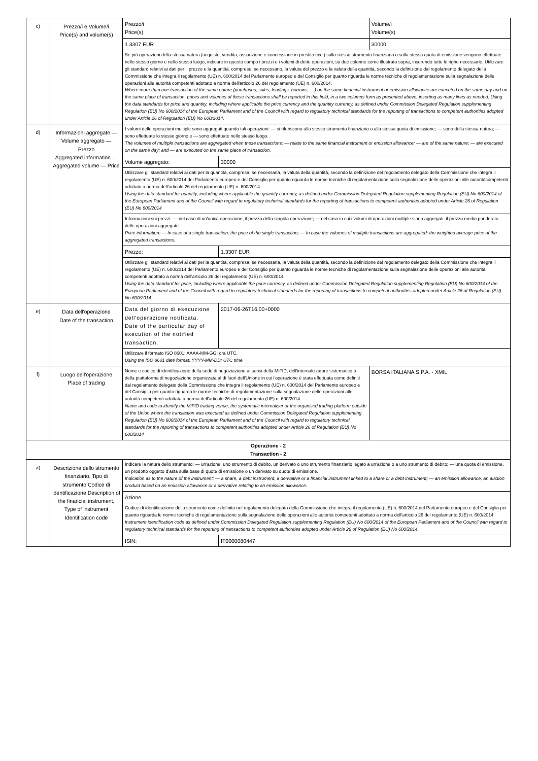| c) | Prezzo/i e Volume/i Price(s) and volume(s) | Prezzo/i Price(s) | | Volume/i Volume(s) |
| | | 1.3307 EUR | | 30000 |
| | | Se più operazioni della stessa natura (acquisto, vendita, assunzione e concessione in prestito ecc.) sullo stesso strumento finanziario o sulla stessa quota di emissione vengono effettuate nello stesso giorno e nello stesso luogo, indicare in questo campo i prezzi e i volumi di dette operazioni, su due colonne come illustrato sopra, inserendo tutte le righe necessarie. Utilizzare gli standard relativi ai dati per il prezzo e la quantità, comprese, se necessario, la valuta del prezzo e la valuta della quantità, secondo la definizione dal regolamento delegato della Commissione che integra il regolamento (UE) n. 600/2014 del Parlamento europeo e del Consiglio per quanto riguarda le norme tecniche di regolamentazione sulla segnalazione delle operazioni alle autorità competenti adottato a norma dell'articolo 26 del regolamento (UE) n. 600/2014. Where more than one transaction of the same nature (purchases, sales, lendings, borrows, …) on the same financial instrument or emission allowance are executed on the same day and on the same place of transaction, prices and volumes of these transactions shall be reported in this field, in a two columns form as presented above, inserting as many lines as needed. Using the data standards for price and quantity, including where applicable the price currency and the quantity currency, as defined under Commission Delegated Regulation supplementing Regulation (EU) No 600/2014 of the European Parliament and of the Council with regard to regulatory technical standards for the reporting of transactions to competent authorities adopted under Article 26 of Regulation (EU) No 600/2014. | | |
| d) | Informazioni aggregate — Volume aggregato — Prezzo Aggregated information — Aggregated volume — Price | I volumi delle operazioni multiple sono aggregati quando tali operazioni: — si riferiscono allo stesso strumento finanziario o alla stessa quota di emissione; — sono della stessa natura; — sono effettuate lo stesso giorno e — sono effettuate nello stesso luogo. The volumes of multiple transactions are aggregated when these transactions: — relate to the same financial instrument or emission allowance; — are of the same nature; — are executed on the same day; and — are executed on the same place of transaction. | | |
| | | Volume aggregato: | 30000 | |
| | | Utilizzare gli standard relativi ai dati per la quantità, compresa, se necessaria, la valuta della quantità, secondo la definizione del regolamento delegato della Commissione che integra il regolamento (UE) n. 600/2014 del Parlamento europeo e del Consiglio per quanto riguarda le norme tecniche di regolamentazione sulla segnalazione delle operazioni alle autoritàcompetenti adottato a norma dell'articolo 26 del regolamento (UE) n. 600/2014 Using the data standard for quantity, including where applicable the quantity currency, as defined under Commission Delegated Regulation supplementing Regulation (EU) No 600/2014 of the European Parliament and of the Council with regard to regulatory technical standards for the reporting of transactions to competent authorities adopted under Article 26 of Regulation (EU) No 600/2014 | | |
| | | Informazioni sui prezzi: — nel caso di un'unica operazione, il prezzo della singola operazione; — nel caso in cui i volumi di operazioni multiple siano aggregati: il prezzo medio ponderato delle operazioni aggregate. Price information: — In case of a single transaction, the price of the single transaction; — In case the volumes of multiple transactions are aggregated: the weighted average price of the aggregated transactions. | | |
| | | Prezzo: | 1.3307 EUR | |
| | | Utilizzare gli standard relativi ai dati per la quantità, compresa, se necessaria, la valuta della quantità, secondo la definizione del regolamento delegato della Commissione che integra il regolamento (UE) n. 600/2014 del Parlamento europeo e del Consiglio per quanto riguarda le norme tecniche di regolamentazione sulla segnalazione delle operazioni alle autorità competenti adottato a norma dell'articolo 26 del regolamento (UE) n. 600/2014. Using the data standard for price, including where applicable the price currency, as defined under Commission Delegated Regulation supplementing Regulation (EU) No 600/2014 of the European Parliament and of the Council with regard to regulatory technical standards for the reporting of transactions to competent authorities adopted under Article 26 of Regulation (EU) No 600/2014. | | |
| e) | Data dell'operazione Date of the transaction | Data del giorno di esecuzione dell'operazione notificata. Date of the particular day of execution of the notified transaction. | 2017-06-26T16:00+0000 | |
| | | Utilizzare il formato ISO 8601: AAAA-MM-GG; ora UTC. Using the ISO 8601 date format: YYYY-MM-DD; UTC time. | | |
| f) | Luogo dell'operazione Place of trading | Nome e codice di identificazione della sede di negoziazione ai sensi della MiFID, dell'internalizzatore sistematico o della piattaforma di negoziazione organizzata al di fuori dell'Unione in cui l'operazione è stata effettuata come definiti dal regolamento delegato della Commissione che integra il regolamento (UE) n. 600/2014 del Parlamento europeo e del Consiglio per quanto riguarda le norme tecniche di regolamentazione sulla segnalazione delle operazioni alle autorità competenti adottata a norma dell'articolo 26 del regolamento (UE) n. 600/2014. Name and code to identify the MiFID trading venue, the systematic internaliser or the organised trading platform outside of the Union where the transaction was executed as defined under Commission Delegated Regulation supplementing Regulation (EU) No 600/2014 of the European Parliament and of the Council with regard to regulatory technical standards for the reporting of transactions to competent authorities adopted under Article 26 of Regulation (EU) No 600/2014 | | BORSA ITALIANA S.P.A. - XMIL |
| Operazione - 2 Transaction - 2 | | | | |
| a) | Descrizione dello strumento finanziario, Tipo di strumento Codice di identificazione Description of the financial instrument, Type of instrument Identification code | Indicare la natura dello strumento: — un'azione, uno strumento di debito, un derivato o uno strumento finanziario legato a un'azione o a uno strumento di debito; — una quota di emissione, un prodotto oggetto d'asta sulla base di quote di emissione o un derivato su quote di emissione. Indication as to the nature of the instrument: — a share, a debt instrument, a derivative or a financial instrument linked to a share or a debt instrument; — an emission allowance, an auction product based on an emission allowance or a derivative relating to an emission allowance. | | |
| | | Azione | | |
| | | Codice di identificazione dello strumento come definito nel regolamento delegato della Commissione che integra il regolamento (UE) n. 600/2014 del Parlamento europeo e del Consiglio per quanto riguarda le norme tecniche di regolamentazione sulla segnalazione delle operazioni alle autorità competenti adottato a norma dell'articolo 26 del regolamento (UE) n. 600/2014. Instrument identification code as defined under Commission Delegated Regulation supplementing Regulation (EU) No 600/2014 of the European Parliament and of the Council with regard to regulatory technical standards for the reporting of transactions to competent authorities adopted under Article 26 of Regulation (EU) No 600/2014. | | |
| | | ISIN: | IT0000080447 | |